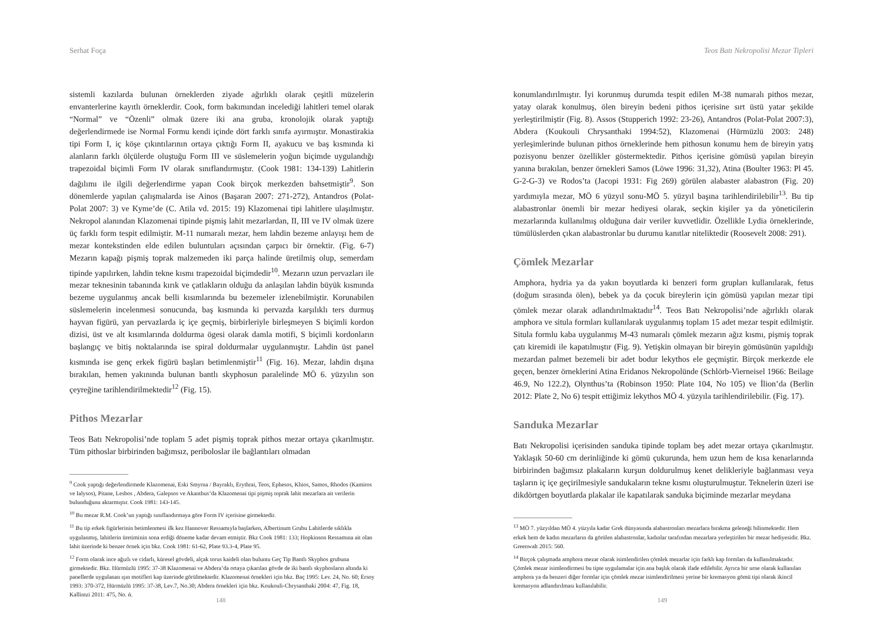Serhat Foça
sistemli kazılarda bulunan örneklerden ziyade ağırlıklı olarak çeşitli müzelerin envanterlerine kayıtlı örneklerdir. Cook, form bakımından incelediği lahitleri temel olarak “Normal” ve “Özenli” olmak üzere iki ana gruba, kronolojik olarak yaptığı değerlendirmede ise Normal Formu kendi içinde dört farklı sınıfa ayırmıştır. Monastirakia tipi Form I, iç köşe çıkıntılarının ortaya çıktığı Form II, ayakucu ve baş kısmında ki alanların farklı ölçülerde oluştuğu Form III ve süslemelerin yoğun biçimde uygulandığı trapezoidal biçimli Form IV olarak sınıflandırmıştır. (Cook 1981: 134-139) Lahitlerin dağılımı ile ilgili değerlendirme yapan Cook birçok merkezden bahsetmiştir<sup>9</sup>. Son dönemlerde yapılan çalışmalarda ise Ainos (Başaran 2007: 271-272), Antandros (Polat-Polat 2007: 3) ve Kyme’de (C. Atila vd. 2015: 19) Klazomenai tipi lahitlere ulaşılmıştır. Nekropol alanından Klazomenai tipinde pişmiş lahit mezarlardan, II, III ve IV olmak üzere üç farklı form tespit edilmiştir. M-11 numaralı mezar, hem lahdin bezeme anlayışı hem de mezar kontekstinden elde edilen buluntuları açısından çarpıcı bir örnektir. (Fig. 6-7) Mezarın kapağı pişmiş toprak malzemeden iki parça halinde üretilmiş olup, semerdam tipinde yapılırken, lahdin tekne kısmı trapezoidal biçimdedir<sup>10</sup>. Mezarın uzun pervazları ile mezar teknesinin tabanında kırık ve çatlakların olduğu da anlaşılan lahdin büyük kısmında bezeme uygulanmış ancak belli kısımlarında bu bezemeler izlenebilmiştir. Korunabilen süslemelerin incelenmesi sonucunda, baş kısmında ki pervazda karşılıklı ters durmuş hayvan figürü, yan pervazlarda iç içe geçmiş, birbirleriyle birleşmeyen S biçimli kordon dizisi, üst ve alt kısımlarında doldurma ögesi olarak damla motifi, S biçimli kordonların başlangıç ve bitiş noktalarında ise spiral doldurmalar uygulanmıştır. Lahdin üst panel kısmında ise genç erkek figürü başları betimlenmiştir<sup>11</sup> (Fig. 16). Mezar, lahdin dışına bırakılan, hemen yakınında bulunan bantlı skyphosun paralelinde MÖ 6. yüzyılın son çeyreğine tarihlendirilmektedir<sup>12</sup> (Fig. 15).
Pithos Mezarlar
Teos Batı Nekropolisi’nde toplam 5 adet pişmiş toprak pithos mezar ortaya çıkarılmıştır. Tüm pithoslar birbirinden bağımsız, periboloslar ile bağlantıları olmadan
<sup>9</sup> Cook yaptığı değerlendirmede Klazomenai, Eski Smyrna / Bayraklı, Erythrai, Teos, Ephesos, Khios, Samos, Rhodos (Kamiros ve Ialysos), Pitane, Lesbos , Abdera, Galepsos ve Akanthus’da Klazomenai tipi pişmiş toprak lahit mezarlara ait verilerin bulunduğunu aktarmıştır. Cook 1981: 143-145.
<sup>10</sup> Bu mezar R.M. Cook’un yaptığı sınıflandırmaya göre Form IV içerisine girmektedir.
<sup>11</sup> Bu tip erkek figürlerinin betimlenmesi ilk kez Hannover Ressamıyla başlarken, Albertinum Grubu Lahitlerde sıklıkla uygulanmış, lahitlerin üretiminin sona erdiği döneme kadar devam etmiştir. Bkz Cook 1981: 133; Hopkinson Ressamına ait olan lahit üzerinde ki benzer örnek için bkz. Cook 1981: 61-62, Plate 93.3-4, Plate 95.
<sup>12</sup> Form olarak ince ağızlı ve cidarlı, küresel gövdeli, alçak torus kaideli olan buluntu Geç Tip Bantlı Skyphos grubuna girmektedir. Bkz. Hürmüzlü 1995: 37-38 Klazomenai ve Abdera’da ortaya çıkarılan gövde de iki bantlı skyphosların altında ki panellerde uygulanan ışın motifleri kap üzerinde görülmektedir. Klazomenai örnekleri için bkz. Baç 1995: Lev. 24, No. 60; Ersoy 1993: 370-372, Hürmüzlü 1995: 37-38, Lev.7, No.30; Abdera örnekleri için bkz. Koukouli-Chrysanthaki 2004: 47, Fig. 18, Kallintzi 2011: 475, No. ά.
148
Teos Batı Nekropolisi Mezar Tipleri
konumlandırılmıştır. İyi korunmuş durumda tespit edilen M-38 numaralı pithos mezar, yatay olarak konulmuş, ölen bireyin bedeni pithos içerisine sırt üstü yatar şekilde yerleştirilmiştir (Fig. 8). Assos (Stupperich 1992: 23-26), Antandros (Polat-Polat 2007:3), Abdera (Koukouli Chrysanthaki 1994:52), Klazomenai (Hürmüzlü 2003: 248) yerleşimlerinde bulunan pithos örneklerinde hem pithosun konumu hem de bireyin yatış pozisyonu benzer özellikler göstermektedir. Pithos içerisine gömüsü yapılan bireyin yanına bırakılan, benzer örnekleri Samos (Löwe 1996: 31,32), Atina (Boulter 1963: Pl 45. G-2-G-3) ve Rodos’ta (Jacopi 1931: Fig 269) görülen alabaster alabastron (Fig. 20) yardımıyla mezar, MÖ 6 yüzyıl sonu-MÖ 5. yüzyıl başına tarihlendirilebilir<sup>13</sup>. Bu tip alabastronlar önemli bir mezar hediyesi olarak, seçkin kişiler ya da yöneticilerin mezarlarında kullanılmış olduğuna dair veriler kuvvetlidir. Özellikle Lydia örneklerinde, tümülüslerden çıkan alabastronlar bu durumu kanıtlar niteliktedir (Roosevelt 2008: 291).
Çömlek Mezarlar
Amphora, hydria ya da yakın boyutlarda ki benzeri form grupları kullanılarak, fetus (doğum sırasında ölen), bebek ya da çocuk bireylerin için gömüsü yapılan mezar tipi çömlek mezar olarak adlandırılmaktadır<sup>14</sup>. Teos Batı Nekropolisi’nde ağırlıklı olarak amphora ve situla formları kullanılarak uygulanmış toplam 15 adet mezar tespit edilmiştir. Situla formlu kaba uygulanmış M-43 numaralı çömlek mezarın ağız kısmı, pişmiş toprak çatı kiremidi ile kapatılmıştır (Fig. 9). Yetişkin olmayan bir bireyin gömüsünün yapıldığı mezardan palmet bezemeli bir adet bodur lekythos ele geçmiştir. Birçok merkezde ele geçen, benzer örneklerini Atina Eridanos Nekropolünde (Schlörb-Vierneisel 1966: Beilage 46.9, No 122.2), Olynthus’ta (Robinson 1950: Plate 104, No 105) ve İlion’da (Berlin 2012: Plate 2, No 6) tespit ettiğimiz lekythos MÖ 4. yüzyıla tarihlendirilebilir. (Fig. 17).
Sanduka Mezarlar
Batı Nekropolisi içerisinden sanduka tipinde toplam beş adet mezar ortaya çıkarılmıştır. Yaklaşık 50-60 cm derinliğinde ki gömü çukurunda, hem uzun hem de kısa kenarlarında birbirinden bağımsız plakaların kurşun doldurulmuş kenet delikleriyle bağlanması veya taşların iç içe geçirilmesiyle sandukaların tekne kısmı oluşturulmuştur. Teknelerin üzeri ise dikdörtgen boyutlarda plakalar ile kapatılarak sanduka biçiminde mezarlar meydana
<sup>13</sup> MÖ 7. yüzyıldan MÖ 4. yüzyıla kadar Grek dünyasında alabastronları mezarlara bırakma geleneği bilinmektedir. Hem erkek hem de kadın mezarların da görülen alabastronlar, kadınlar tarafından mezarlara yerleştirilen bir mezar hediyesidir. Bkz. Greenwalt 2015: 560.
<sup>14</sup> Birçok çalışmada amphora mezar olarak isimlendirilen çömlek mezarlar için farklı kap formları da kullanılmaktadır. Çömlek mezar isimlendirmesi bu tipte uygulamalar için ana başlık olarak ifade edilebilir. Ayrıca bir urne olarak kullanılan amphora ya da benzeri diğer formlar için çömlek mezar isimlendirilmesi yerine bir kremasyon gömü tipi olarak ikincil kremasyon adlandırılması kullanılabilir.
149